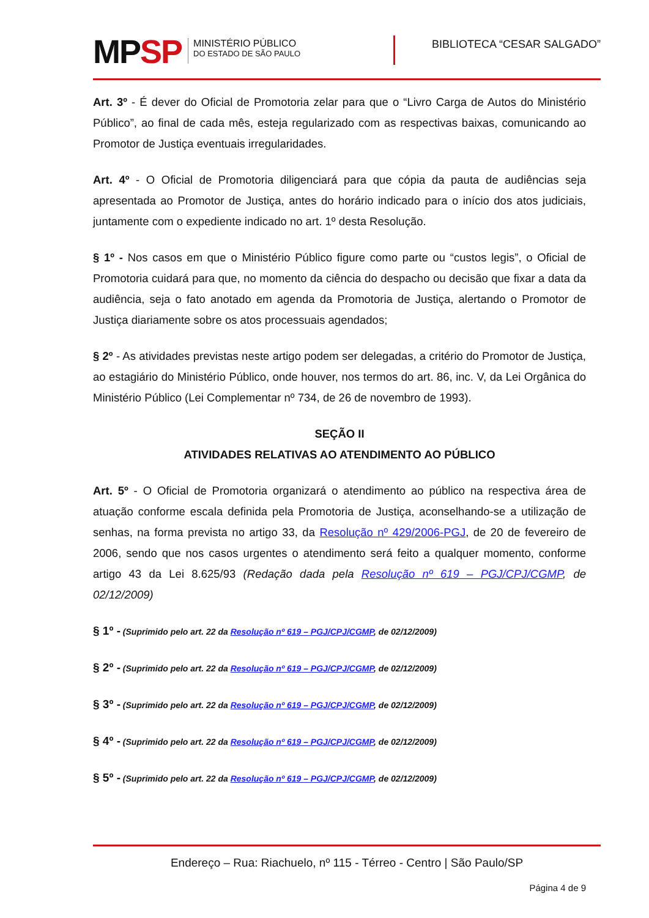MPSP
MINISTÉRIO PÚBLICO
DO ESTADO DE SÃO PAULO
BIBLIOTECA “CESAR SALGADO”
Art. 3º - É dever do Oficial de Promotoria zelar para que o “Livro Carga de Autos do Ministério Público”, ao final de cada mês, esteja regularizado com as respectivas baixas, comunicando ao Promotor de Justiça eventuais irregularidades.
Art. 4º - O Oficial de Promotoria diligenciará para que cópia da pauta de audiências seja apresentada ao Promotor de Justiça, antes do horário indicado para o início dos atos judiciais, juntamente com o expediente indicado no art. 1º desta Resolução.
§ 1º - Nos casos em que o Ministério Público figure como parte ou “custos legis”, o Oficial de Promotoria cuidará para que, no momento da ciência do despacho ou decisão que fixar a data da audiência, seja o fato anotado em agenda da Promotoria de Justiça, alertando o Promotor de Justiça diariamente sobre os atos processuais agendados;
§ 2º - As atividades previstas neste artigo podem ser delegadas, a critério do Promotor de Justiça, ao estagiário do Ministério Público, onde houver, nos termos do art. 86, inc. V, da Lei Orgânica do Ministério Público (Lei Complementar nº 734, de 26 de novembro de 1993).
SEÇÃO II
ATIVIDADES RELATIVAS AO ATENDIMENTO AO PÚBLICO
Art. 5º - O Oficial de Promotoria organizará o atendimento ao público na respectiva área de atuação conforme escala definida pela Promotoria de Justiça, aconselhando-se a utilização de senhas, na forma prevista no artigo 33, da Resolução nº 429/2006-PGJ, de 20 de fevereiro de 2006, sendo que nos casos urgentes o atendimento será feito a qualquer momento, conforme artigo 43 da Lei 8.625/93 (Redação dada pela Resolução nº 619 – PGJ/CPJ/CGMP, de 02/12/2009)
§ 1º - (Suprimido pelo art. 22 da Resolução nº 619 – PGJ/CPJ/CGMP, de 02/12/2009)
§ 2º - (Suprimido pelo art. 22 da Resolução nº 619 – PGJ/CPJ/CGMP, de 02/12/2009)
§ 3º - (Suprimido pelo art. 22 da Resolução nº 619 – PGJ/CPJ/CGMP, de 02/12/2009)
§ 4º - (Suprimido pelo art. 22 da Resolução nº 619 – PGJ/CPJ/CGMP, de 02/12/2009)
§ 5º - (Suprimido pelo art. 22 da Resolução nº 619 – PGJ/CPJ/CGMP, de 02/12/2009)
Endereço – Rua: Riachuelo, nº 115 - Térreo - Centro | São Paulo/SP
Página 4 de 9